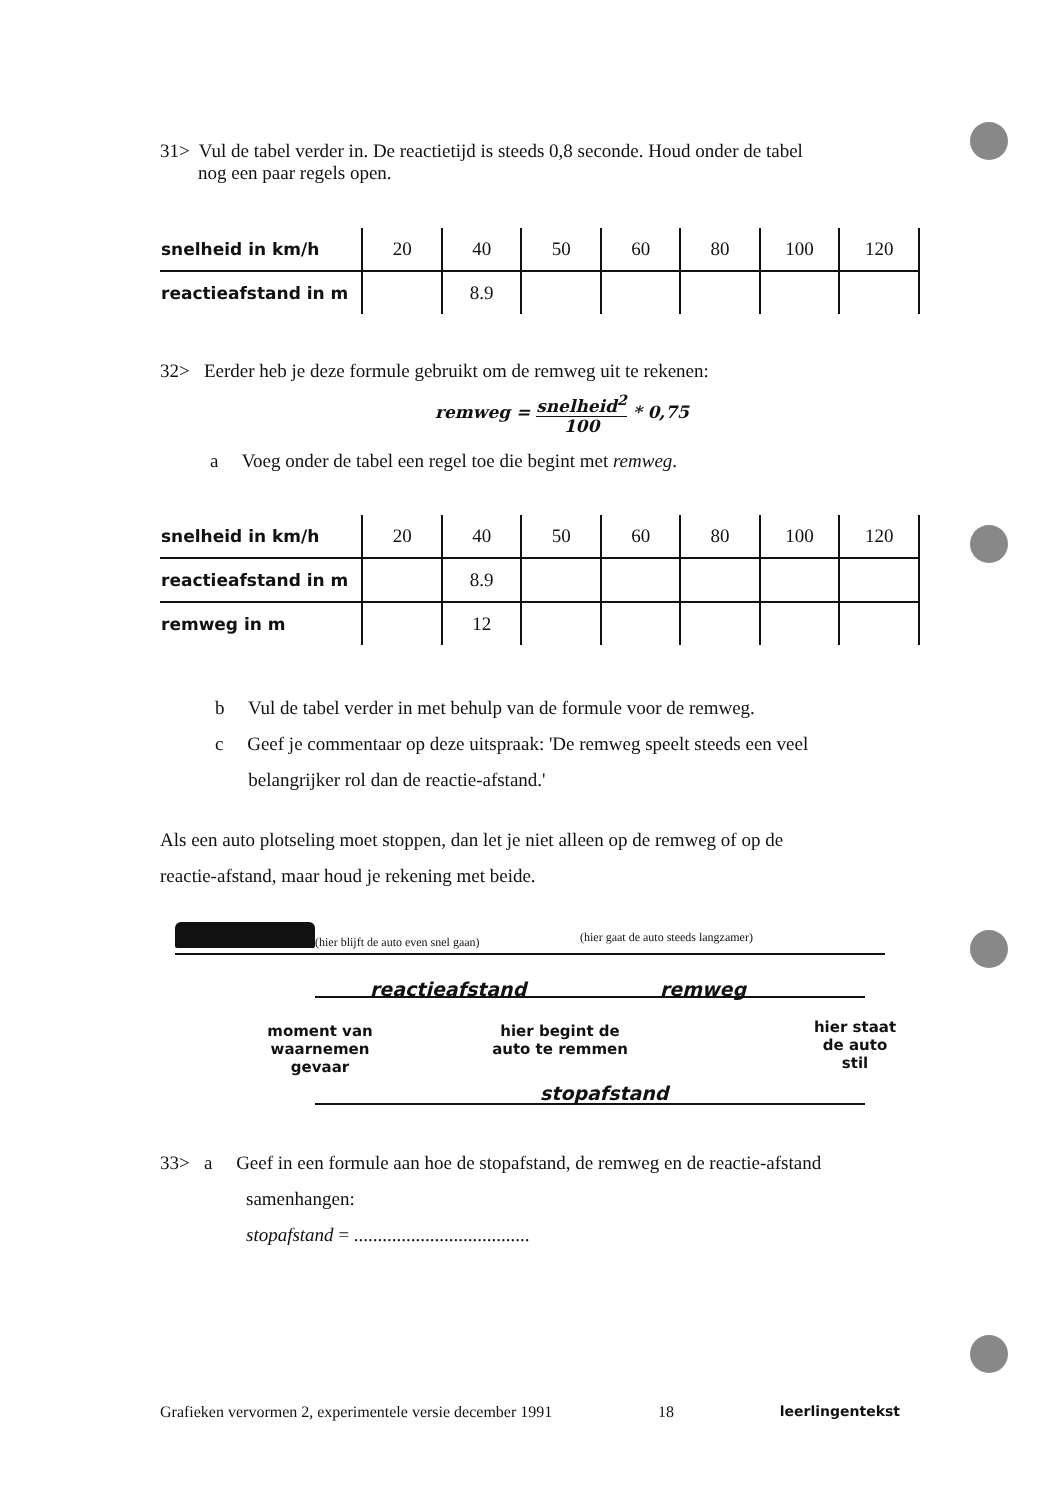31> Vul de tabel verder in. De reactietijd is steeds 0,8 seconde. Houd onder de tabel
nog een paar regels open.
| snelheid in km/h | 20 | 40 | 50 | 60 | 80 | 100 | 120 |
| --- | --- | --- | --- | --- | --- | --- | --- |
| reactieafstand in m | | 8.9 | | | | | |
32> Eerder heb je deze formule gebruikt om de remweg uit te rekenen:
remweg = snelheid<sup>2</sup>
100 * 0,75
a Voeg onder de tabel een regel toe die begint met remweg.
| snelheid in km/h | 20 | 40 | 50 | 60 | 80 | 100 | 120 |
| --- | --- | --- | --- | --- | --- | --- | --- |
| reactieafstand in m | | 8.9 | | | | | |
| remweg in m | | 12 | | | | | |
b Vul de tabel verder in met behulp van de formule voor de remweg.
c Geef je commentaar op deze uitspraak: 'De remweg speelt steeds een veel
belangrijker rol dan de reactie-afstand.'
Als een auto plotseling moet stoppen, dan let je niet alleen op de remweg of op de
reactie-afstand, maar houd je rekening met beide.
(hier blijft de auto even snel gaan)
(hier gaat de auto steeds langzamer)
reactieafstand remweg
moment van waarnemen gevaar
hier begint de auto te remmen
hier staat de auto stil
stopafstand
33> a Geef in een formule aan hoe de stopafstand, de remweg en de reactie-afstand
samenhangen:
stopafstand = .....................................
Grafieken vervormen 2, experimentele versie december 1991 18 leerlingentekst